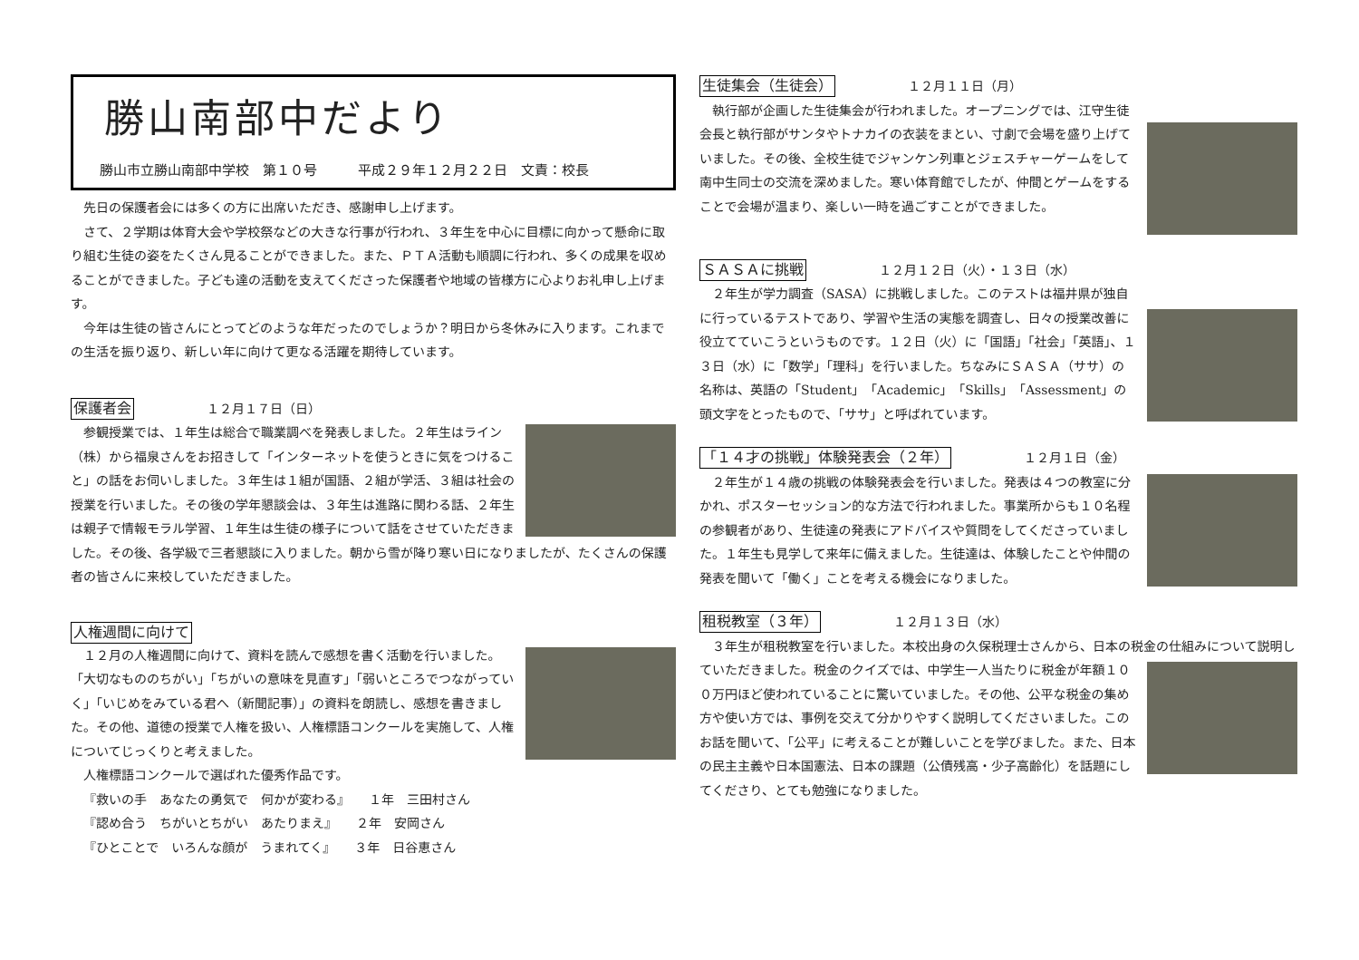勝山南部中だより
勝山市立勝山南部中学校　第１０号　　　平成２９年１２月２２日　文責：校長
先日の保護者会には多くの方に出席いただき、感謝申し上げます。
さて、２学期は体育大会や学校祭などの大きな行事が行われ、３年生を中心に目標に向かって懸命に取り組む生徒の姿をたくさん見ることができました。また、ＰＴＡ活動も順調に行われ、多くの成果を収めることができました。子ども達の活動を支えてくださった保護者や地域の皆様方に心よりお礼申し上げます。
今年は生徒の皆さんにとってどのような年だったのでしょうか？明日から冬休みに入ります。これまでの生活を振り返り、新しい年に向けて更なる活躍を期待しています。
保護者会 １２月１７日（日）
参観授業では、１年生は総合で職業調べを発表しました。２年生はライン（株）から福泉さんをお招きして「インターネットを使うときに気をつけること」の話をお伺いしました。３年生は１組が国語、２組が学活、３組は社会の授業を行いました。その後の学年懇談会は、３年生は進路に関わる話、２年生は親子で情報モラル学習、１年生は生徒の様子について話をさせていただきました。その後、各学級で三者懇談に入りました。朝から雪が降り寒い日になりましたが、たくさんの保護者の皆さんに来校していただきました。
人権週間に向けて
１２月の人権週間に向けて、資料を読んで感想を書く活動を行いました。「大切なもののちがい」「ちがいの意味を見直す」「弱いところでつながっていく」「いじめをみている君へ（新聞記事）」の資料を朗読し、感想を書きました。その他、道徳の授業で人権を扱い、人権標語コンクールを実施して、人権についてじっくりと考えました。
人権標語コンクールで選ばれた優秀作品です。
『救いの手　あなたの勇気で　何かが変わる』　　１年　三田村さん
『認め合う　ちがいとちがい　あたりまえ』　　２年　安岡さん
『ひとことで　いろんな顔が　うまれてく』　　３年　日谷恵さん
生徒集会（生徒会） １２月１１日（月）
執行部が企画した生徒集会が行われました。オープニングでは、江守生徒会長と執行部がサンタやトナカイの衣装をまとい、寸劇で会場を盛り上げていました。その後、全校生徒でジャンケン列車とジェスチャーゲームをして南中生同士の交流を深めました。寒い体育館でしたが、仲間とゲームをすることで会場が温まり、楽しい一時を過ごすことができました。
ＳＡＳＡに挑戦 １２月１２日（火）・１３日（水）
２年生が学力調査（SASA）に挑戦しました。このテストは福井県が独自に行っているテストであり、学習や生活の実態を調査し、日々の授業改善に役立てていこうというものです。１２日（火）に「国語」「社会」「英語」、１３日（水）に「数学」「理科」を行いました。ちなみにＳＡＳＡ（ササ）の名称は、英語の「Student」「Academic」「Skills」「Assessment」の頭文字をとったもので、「ササ」と呼ばれています。
「１４才の挑戦」体験発表会（２年） １２月１日（金）
２年生が１４歳の挑戦の体験発表会を行いました。発表は４つの教室に分かれ、ポスターセッション的な方法で行われました。事業所からも１０名程の参観者があり、生徒達の発表にアドバイスや質問をしてくださっていました。１年生も見学して来年に備えました。生徒達は、体験したことや仲間の発表を聞いて「働く」ことを考える機会になりました。
租税教室（３年） １２月１３日（水）
３年生が租税教室を行いました。本校出身の久保税理士さんから、日本の税金の仕組みについて説明していただきました。 税金のクイズでは、中学生一人当たりに税金が年額１００万円ほど使われていることに驚いていました。その他、公平な税金の集め方や使い方では、事例を交えて分かりやすく説明してくださいました。このお話を聞いて、「公平」に考えることが難しいことを学びました。また、日本の民主主義や日本国憲法、日本の課題（公債残高・少子高齢化）を話題にしてくださり、とても勉強になりました。